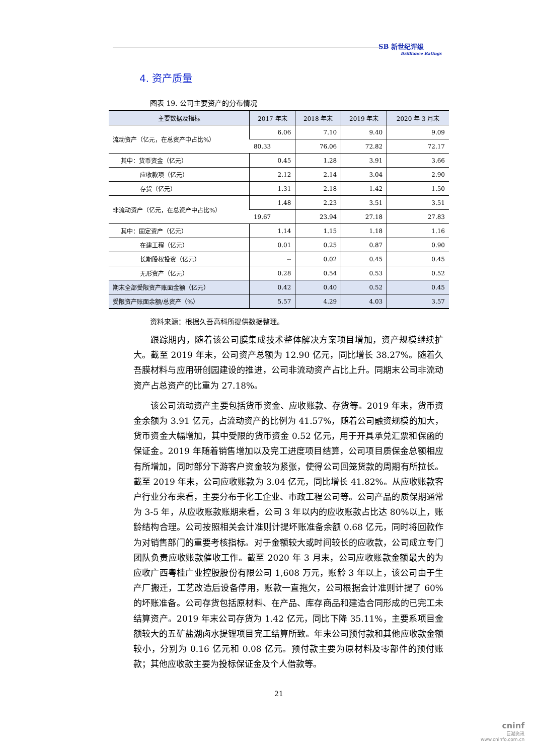SB 新世纪评级
Brilliance Ratings
4. 资产质量
图表 19. 公司主要资产的分布情况
| 主要数据及指标 | 2017 年末 | 2018 年末 | 2019 年末 | 2020 年 3 月末 |
| --- | --- | --- | --- | --- |
| 流动资产（亿元，在总资产中占比%） | 6.06 | 7.10 | 9.40 | 9.09 |
| | 80.33 | 76.06 | 72.82 | 72.17 |
| 其中：货币资金（亿元） | 0.45 | 1.28 | 3.91 | 3.66 |
| 应收款项（亿元） | 2.12 | 2.14 | 3.04 | 2.90 |
| 存货（亿元） | 1.31 | 2.18 | 1.42 | 1.50 |
| 非流动资产（亿元，在总资产中占比%） | 1.48 | 2.23 | 3.51 | 3.51 |
| | 19.67 | 23.94 | 27.18 | 27.83 |
| 其中：固定资产（亿元） | 1.14 | 1.15 | 1.18 | 1.16 |
| 在建工程（亿元） | 0.01 | 0.25 | 0.87 | 0.90 |
| 长期股权投资（亿元） | -- | 0.02 | 0.45 | 0.45 |
| 无形资产（亿元） | 0.28 | 0.54 | 0.53 | 0.52 |
| 期末全部受限资产账面金额（亿元） | 0.42 | 0.40 | 0.52 | 0.45 |
| 受限资产账面余额/总资产（%） | 5.57 | 4.29 | 4.03 | 3.57 |
资料来源：根据久吾高科所提供数据整理。
跟踪期内，随着该公司膜集成技术整体解决方案项目增加，资产规模继续扩大。截至 2019 年末，公司资产总额为 12.90 亿元，同比增长 38.27%。随着久吾膜材料与应用研创园建设的推进，公司非流动资产占比上升。同期末公司非流动资产占总资产的比重为 27.18%。
该公司流动资产主要包括货币资金、应收账款、存货等。2019 年末，货币资金余额为 3.91 亿元，占流动资产的比例为 41.57%，随着公司融资规模的加大，货币资金大幅增加，其中受限的货币资金 0.52 亿元，用于开具承兑汇票和保函的保证金。2019 年随着销售增加以及完工进度项目结算，公司项目质保金总额相应有所增加，同时部分下游客户资金较为紧张，使得公司回笼货款的周期有所拉长。截至 2019 年末，公司应收账款为 3.04 亿元，同比增长 41.82%。从应收账款客户行业分布来看，主要分布于化工企业、市政工程公司等。公司产品的质保期通常为 3-5 年，从应收账款账期来看，公司 3 年以内的应收账款占比达 80%以上，账龄结构合理。公司按照相关会计准则计提坏账准备余额 0.68 亿元，同时将回款作为对销售部门的重要考核指标。对于金额较大或时间较长的应收款，公司成立专门团队负责应收账款催收工作。截至 2020 年 3 月末，公司应收账款金额最大的为应收广西粤桂广业控股股份有限公司 1,608 万元，账龄 3 年以上，该公司由于生产厂搬迁，工艺改造后设备停用，账款一直拖欠，公司根据会计准则计提了 60%的坏账准备。公司存货包括原材料、在产品、库存商品和建造合同形成的已完工未结算资产。2019 年末公司存货为 1.42 亿元，同比下降 35.11%，主要系项目金额较大的五矿盐湖卤水提锂项目完工结算所致。年末公司预付款和其他应收款金额较小，分别为 0.16 亿元和 0.08 亿元。预付款主要为原材料及零部件的预付账款；其他应收款主要为投标保证金及个人借款等。
21
cninf
巨潮资讯
www.cninfo.com.cn